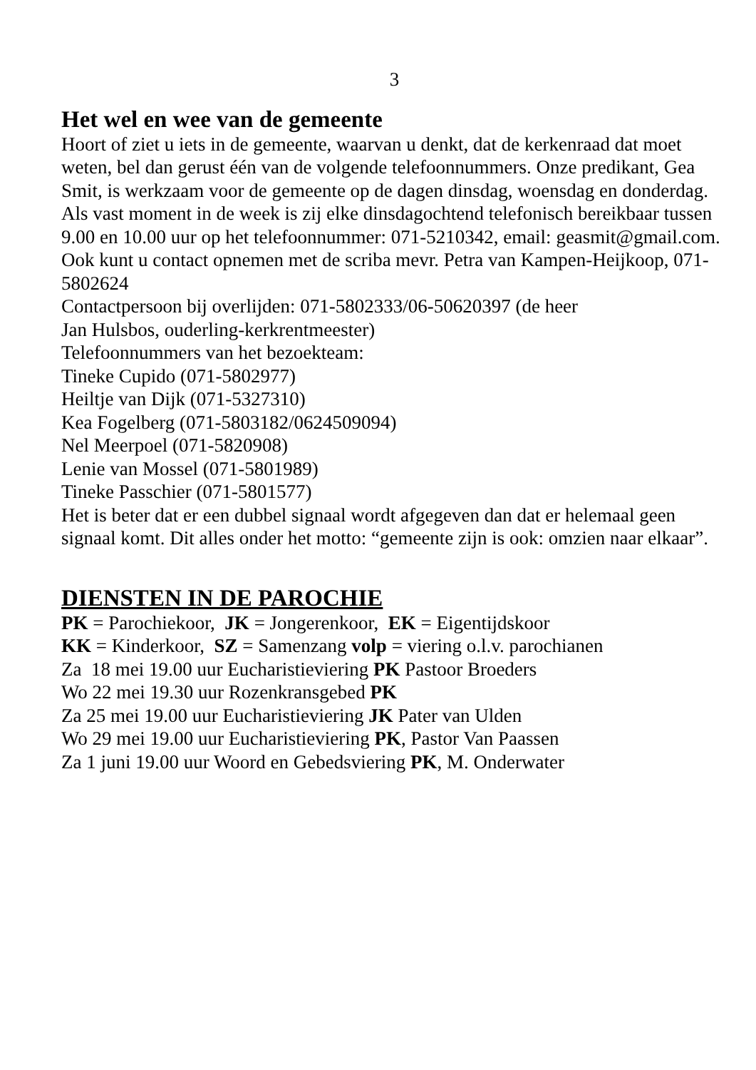3
Het wel en wee van de gemeente
Hoort of ziet u iets in de gemeente, waarvan u denkt, dat de kerkenraad dat moet weten, bel dan gerust één van de volgende telefoonnummers. Onze predikant, Gea Smit, is werkzaam voor de gemeente op de dagen dinsdag, woensdag en donderdag. Als vast moment in de week is zij elke dinsdagochtend telefonisch bereikbaar tussen 9.00 en 10.00 uur op het telefoonnummer: 071-5210342, email: geasmit@gmail.com.
Ook kunt u contact opnemen met de scriba mevr. Petra van Kampen-Heijkoop, 071-5802624
Contactpersoon bij overlijden: 071-5802333/06-50620397 (de heer
Jan Hulsbos, ouderling-kerkrentmeester)
Telefoonnummers van het bezoekteam:
Tineke Cupido (071-5802977)
Heiltje van Dijk (071-5327310)
Kea Fogelberg (071-5803182/0624509094)
Nel Meerpoel (071-5820908)
Lenie van Mossel (071-5801989)
Tineke Passchier (071-5801577)
Het is beter dat er een dubbel signaal wordt afgegeven dan dat er helemaal geen signaal komt. Dit alles onder het motto: “gemeente zijn is ook: omzien naar elkaar”.
DIENSTEN IN DE PAROCHIE
PK = Parochiekoor, JK = Jongerenkoor, EK = Eigentijdskoor
KK = Kinderkoor, SZ = Samenzang volp = viering o.l.v. parochianen
Za 18 mei 19.00 uur Eucharistieviering PK Pastoor Broeders
Wo 22 mei 19.30 uur Rozenkransgebed PK
Za 25 mei 19.00 uur Eucharistieviering JK Pater van Ulden
Wo 29 mei 19.00 uur Eucharistieviering PK, Pastor Van Paassen
Za 1 juni 19.00 uur Woord en Gebedsviering PK, M. Onderwater